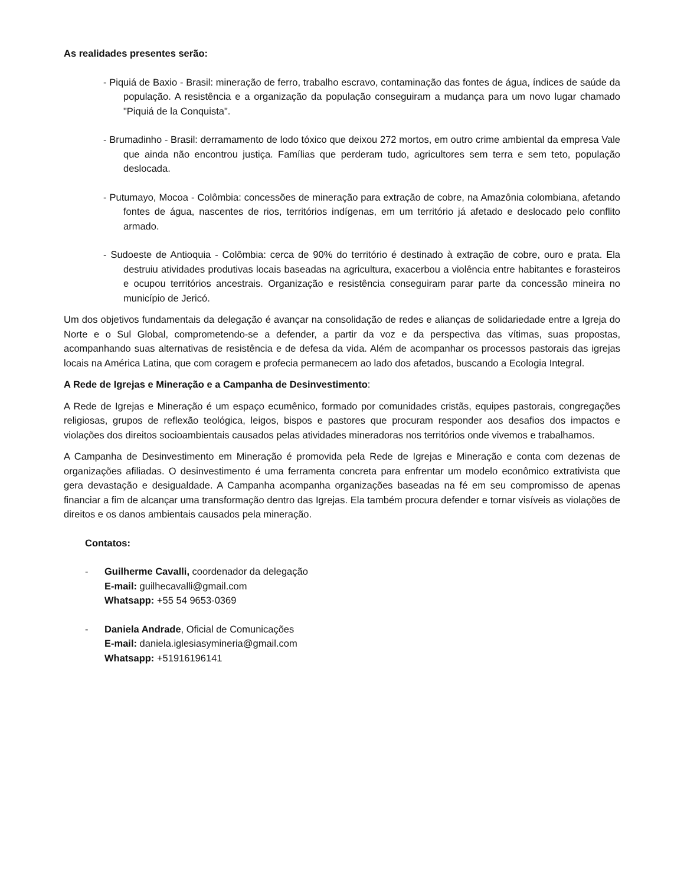As realidades presentes serão:
- Piquiá de Baxio - Brasil: mineração de ferro, trabalho escravo, contaminação das fontes de água, índices de saúde da população. A resistência e a organização da população conseguiram a mudança para um novo lugar chamado "Piquiá de la Conquista".
- Brumadinho - Brasil: derramamento de lodo tóxico que deixou 272 mortos, em outro crime ambiental da empresa Vale que ainda não encontrou justiça. Famílias que perderam tudo, agricultores sem terra e sem teto, população deslocada.
- Putumayo, Mocoa - Colômbia: concessões de mineração para extração de cobre, na Amazônia colombiana, afetando fontes de água, nascentes de rios, territórios indígenas, em um território já afetado e deslocado pelo conflito armado.
- Sudoeste de Antioquia - Colômbia: cerca de 90% do território é destinado à extração de cobre, ouro e prata. Ela destruiu atividades produtivas locais baseadas na agricultura, exacerbou a violência entre habitantes e forasteiros e ocupou territórios ancestrais. Organização e resistência conseguiram parar parte da concessão mineira no município de Jericó.
Um dos objetivos fundamentais da delegação é avançar na consolidação de redes e alianças de solidariedade entre a Igreja do Norte e o Sul Global, comprometendo-se a defender, a partir da voz e da perspectiva das vítimas, suas propostas, acompanhando suas alternativas de resistência e de defesa da vida. Além de acompanhar os processos pastorais das igrejas locais na América Latina, que com coragem e profecia permanecem ao lado dos afetados, buscando a Ecologia Integral.
A Rede de Igrejas e Mineração e a Campanha de Desinvestimento:
A Rede de Igrejas e Mineração é um espaço ecumênico, formado por comunidades cristãs, equipes pastorais, congregações religiosas, grupos de reflexão teológica, leigos, bispos e pastores que procuram responder aos desafios dos impactos e violações dos direitos socioambientais causados pelas atividades mineradoras nos territórios onde vivemos e trabalhamos.
A Campanha de Desinvestimento em Mineração é promovida pela Rede de Igrejas e Mineração e conta com dezenas de organizações afiliadas. O desinvestimento é uma ferramenta concreta para enfrentar um modelo econômico extrativista que gera devastação e desigualdade. A Campanha acompanha organizações baseadas na fé em seu compromisso de apenas financiar a fim de alcançar uma transformação dentro das Igrejas. Ela também procura defender e tornar visíveis as violações de direitos e os danos ambientais causados pela mineração.
Contatos:
- Guilherme Cavalli, coordenador da delegação
E-mail: guilhecavalli@gmail.com
Whatsapp: +55 54 9653-0369
- Daniela Andrade, Oficial de Comunicações
E-mail: daniela.iglesiasymineria@gmail.com
Whatsapp: +51916196141